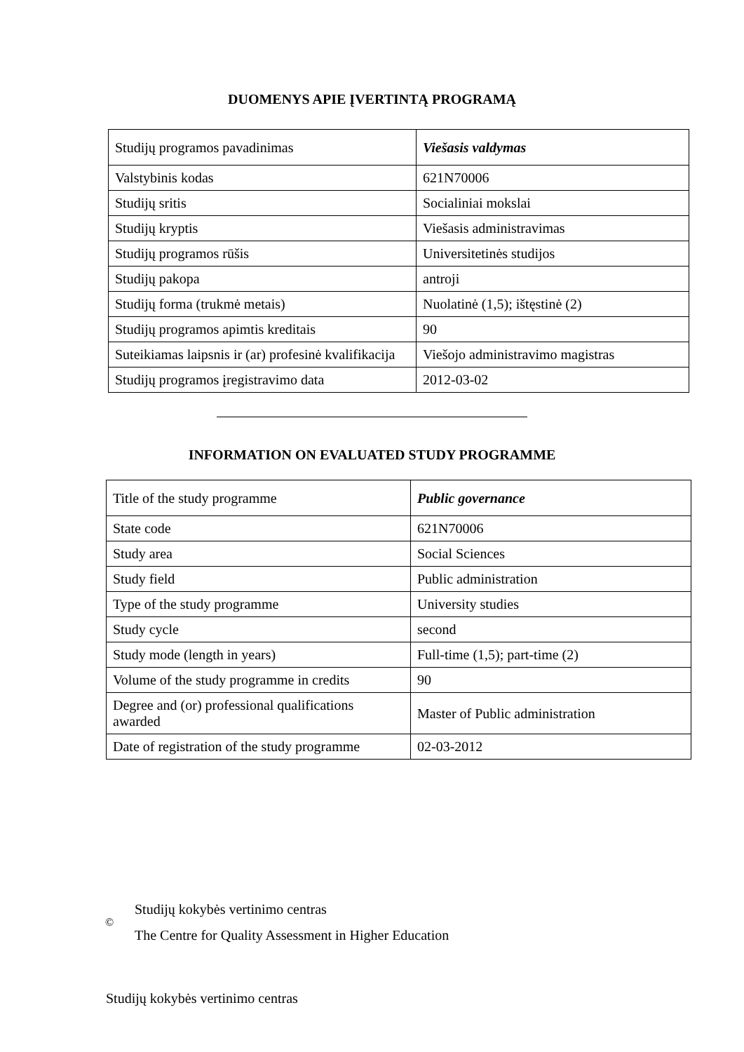DUOMENYS APIE ĮVERTINTĄ PROGRAMĄ
| Studijų programos pavadinimas | Viešasis valdymas |
| Valstybinis kodas | 621N70006 |
| Studijų sritis | Socialiniai mokslai |
| Studijų kryptis | Viešasis administravimas |
| Studijų programos rūšis | Universitetinės studijos |
| Studijų pakopa | antroji |
| Studijų forma (trukmė metais) | Nuolatinė (1,5); ištęstinė (2) |
| Studijų programos apimtis kreditais | 90 |
| Suteikiamas laipsnis ir (ar) profesinė kvalifikacija | Viešojo administravimo magistras |
| Studijų programos įregistravimo data | 2012-03-02 |
INFORMATION ON EVALUATED STUDY PROGRAMME
| Title of the study programme | Public governance |
| State code | 621N70006 |
| Study area | Social Sciences |
| Study field | Public administration |
| Type of the study programme | University studies |
| Study cycle | second |
| Study mode (length in years) | Full-time (1,5); part-time (2) |
| Volume of the study programme in credits | 90 |
| Degree and (or) professional qualifications awarded | Master of Public administration |
| Date of registration of the study programme | 02-03-2012 |
©
Studijų kokybės vertinimo centras
The Centre for Quality Assessment in Higher Education
Studijų kokybės vertinimo centras